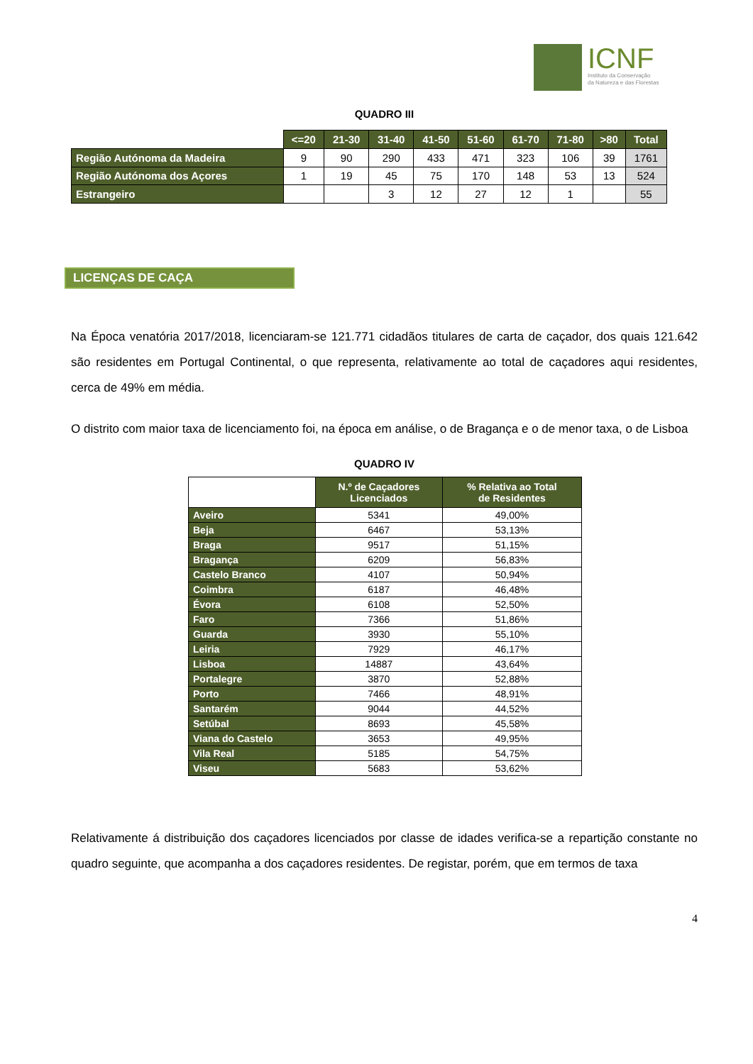ICNF
Instituto da Conservação
da Natureza e das Florestas
QUADRO III
| | <=20 | 21-30 | 31-40 | 41-50 | 51-60 | 61-70 | 71-80 | >80 | Total |
| Região Autónoma da Madeira | 9 | 90 | 290 | 433 | 471 | 323 | 106 | 39 | 1761 |
| Região Autónoma dos Açores | 1 | 19 | 45 | 75 | 170 | 148 | 53 | 13 | 524 |
| Estrangeiro | | | 3 | 12 | 27 | 12 | 1 | | 55 |
LICENÇAS DE CAÇA
Na Época venatória 2017/2018, licenciaram-se 121.771 cidadãos titulares de carta de caçador, dos quais 121.642 são residentes em Portugal Continental, o que representa, relativamente ao total de caçadores aqui residentes, cerca de 49% em média.
O distrito com maior taxa de licenciamento foi, na época em análise, o de Bragança e o de menor taxa, o de Lisboa
QUADRO IV
| | N.º de Caçadores Licenciados | % Relativa ao Total de Residentes |
| Aveiro | 5341 | 49,00% |
| Beja | 6467 | 53,13% |
| Braga | 9517 | 51,15% |
| Bragança | 6209 | 56,83% |
| Castelo Branco | 4107 | 50,94% |
| Coimbra | 6187 | 46,48% |
| Évora | 6108 | 52,50% |
| Faro | 7366 | 51,86% |
| Guarda | 3930 | 55,10% |
| Leiria | 7929 | 46,17% |
| Lisboa | 14887 | 43,64% |
| Portalegre | 3870 | 52,88% |
| Porto | 7466 | 48,91% |
| Santarém | 9044 | 44,52% |
| Setúbal | 8693 | 45,58% |
| Viana do Castelo | 3653 | 49,95% |
| Vila Real | 5185 | 54,75% |
| Viseu | 5683 | 53,62% |
Relativamente á distribuição dos caçadores licenciados por classe de idades verifica-se a repartição constante no quadro seguinte, que acompanha a dos caçadores residentes. De registar, porém, que em termos de taxa
4